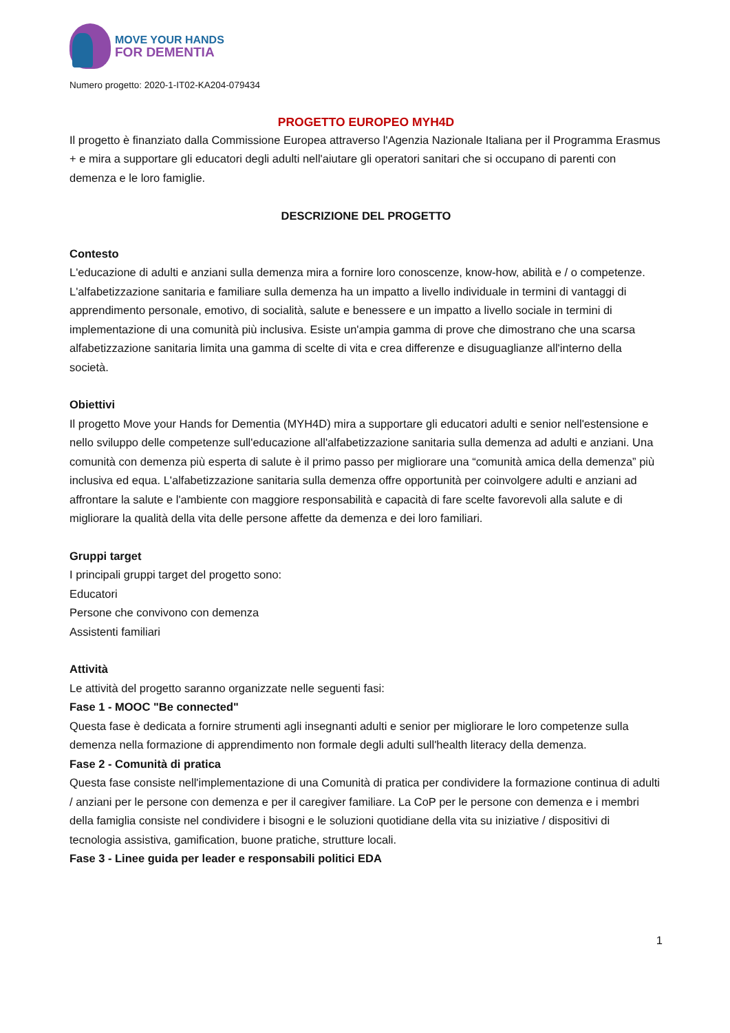MOVE YOUR HANDS
FOR DEMENTIA
Numero progetto: 2020-1-IT02-KA204-079434
PROGETTO EUROPEO MYH4D
Il progetto è finanziato dalla Commissione Europea attraverso l'Agenzia Nazionale Italiana per il Programma Erasmus + e mira a supportare gli educatori degli adulti nell'aiutare gli operatori sanitari che si occupano di parenti con demenza e le loro famiglie.
DESCRIZIONE DEL PROGETTO
Contesto
L'educazione di adulti e anziani sulla demenza mira a fornire loro conoscenze, know-how, abilità e / o competenze. L'alfabetizzazione sanitaria e familiare sulla demenza ha un impatto a livello individuale in termini di vantaggi di apprendimento personale, emotivo, di socialità, salute e benessere e un impatto a livello sociale in termini di implementazione di una comunità più inclusiva. Esiste un'ampia gamma di prove che dimostrano che una scarsa alfabetizzazione sanitaria limita una gamma di scelte di vita e crea differenze e disuguaglianze all'interno della società.
Obiettivi
Il progetto Move your Hands for Dementia (MYH4D) mira a supportare gli educatori adulti e senior nell'estensione e nello sviluppo delle competenze sull'educazione all'alfabetizzazione sanitaria sulla demenza ad adulti e anziani. Una comunità con demenza più esperta di salute è il primo passo per migliorare una “comunità amica della demenza” più inclusiva ed equa. L'alfabetizzazione sanitaria sulla demenza offre opportunità per coinvolgere adulti e anziani ad affrontare la salute e l'ambiente con maggiore responsabilità e capacità di fare scelte favorevoli alla salute e di migliorare la qualità della vita delle persone affette da demenza e dei loro familiari.
Gruppi target
I principali gruppi target del progetto sono:
Educatori
Persone che convivono con demenza
Assistenti familiari
Attività
Le attività del progetto saranno organizzate nelle seguenti fasi:
Fase 1 - MOOC "Be connected"
Questa fase è dedicata a fornire strumenti agli insegnanti adulti e senior per migliorare le loro competenze sulla demenza nella formazione di apprendimento non formale degli adulti sull'health literacy della demenza.
Fase 2 - Comunità di pratica
Questa fase consiste nell'implementazione di una Comunità di pratica per condividere la formazione continua di adulti / anziani per le persone con demenza e per il caregiver familiare. La CoP per le persone con demenza e i membri della famiglia consiste nel condividere i bisogni e le soluzioni quotidiane della vita su iniziative / dispositivi di tecnologia assistiva, gamification, buone pratiche, strutture locali.
Fase 3 - Linee guida per leader e responsabili politici EDA
1